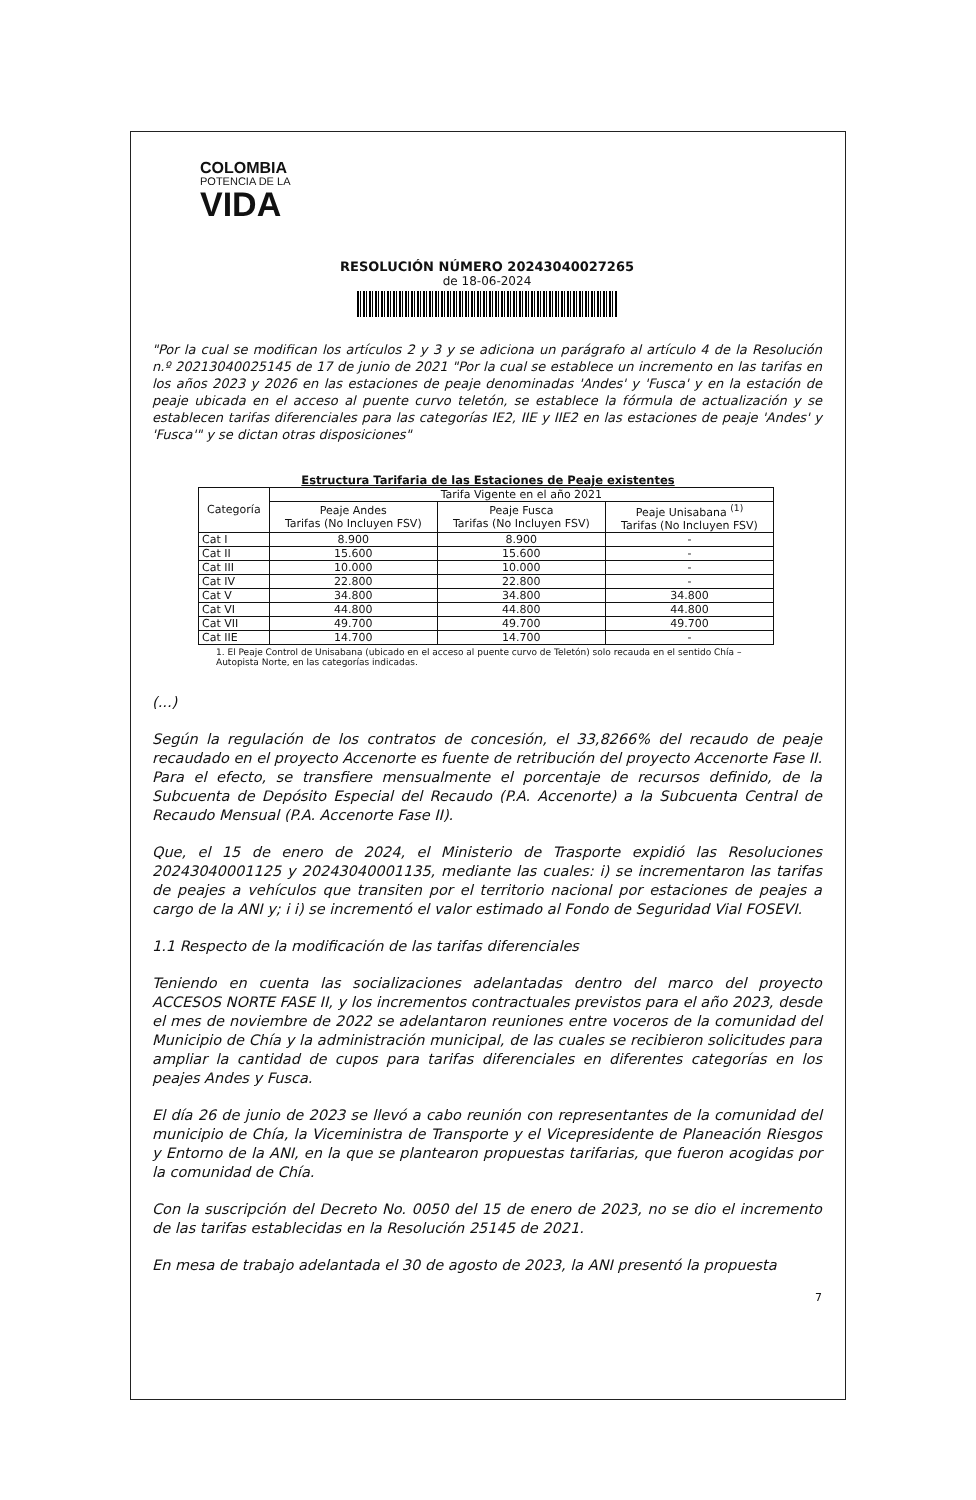COLOMBIA
POTENCIA DE LA
VIDA
RESOLUCIÓN NÚMERO 20243040027265
de 18-06-2024
"Por la cual se modifican los artículos 2 y 3 y se adiciona un parágrafo al artículo 4 de la Resolución n.º 20213040025145 de 17 de junio de 2021 "Por la cual se establece un incremento en las tarifas en los años 2023 y 2026 en las estaciones de peaje denominadas 'Andes' y 'Fusca' y en la estación de peaje ubicada en el acceso al puente curvo teletón, se establece la fórmula de actualización y se establecen tarifas diferenciales para las categorías IE2, IIE y IIE2 en las estaciones de peaje 'Andes' y 'Fusca'" y se dictan otras disposiciones"
Estructura Tarifaria de las Estaciones de Peaje existentes
| Categoría | Tarifa Vigente en el año 2021 | | |
| --- | --- | --- | --- |
| | Peaje Andes Tarifas (No Incluyen FSV) | Peaje Fusca Tarifas (No Incluyen FSV) | Peaje Unisabana <sup>(1)</sup> Tarifas (No Incluyen FSV) |
| Cat I | 8.900 | 8.900 | - |
| Cat II | 15.600 | 15.600 | - |
| Cat III | 10.000 | 10.000 | - |
| Cat IV | 22.800 | 22.800 | - |
| Cat V | 34.800 | 34.800 | 34.800 |
| Cat VI | 44.800 | 44.800 | 44.800 |
| Cat VII | 49.700 | 49.700 | 49.700 |
| Cat IIE | 14.700 | 14.700 | - |
1. El Peaje Control de Unisabana (ubicado en el acceso al puente curvo de Teletón) solo recauda en el sentido Chía – Autopista Norte, en las categorías indicadas.
(...)
Según la regulación de los contratos de concesión, el 33,8266% del recaudo de peaje recaudado en el proyecto Accenorte es fuente de retribución del proyecto Accenorte Fase II. Para el efecto, se transfiere mensualmente el porcentaje de recursos definido, de la Subcuenta de Depósito Especial del Recaudo (P.A. Accenorte) a la Subcuenta Central de Recaudo Mensual (P.A. Accenorte Fase II).
Que, el 15 de enero de 2024, el Ministerio de Trasporte expidió las Resoluciones 20243040001125 y 20243040001135, mediante las cuales: i) se incrementaron las tarifas de peajes a vehículos que transiten por el territorio nacional por estaciones de peajes a cargo de la ANI y; i i) se incrementó el valor estimado al Fondo de Seguridad Vial FOSEVI.
1.1 Respecto de la modificación de las tarifas diferenciales
Teniendo en cuenta las socializaciones adelantadas dentro del marco del proyecto ACCESOS NORTE FASE II, y los incrementos contractuales previstos para el año 2023, desde el mes de noviembre de 2022 se adelantaron reuniones entre voceros de la comunidad del Municipio de Chía y la administración municipal, de las cuales se recibieron solicitudes para ampliar la cantidad de cupos para tarifas diferenciales en diferentes categorías en los peajes Andes y Fusca.
El día 26 de junio de 2023 se llevó a cabo reunión con representantes de la comunidad del municipio de Chía, la Viceministra de Transporte y el Vicepresidente de Planeación Riesgos y Entorno de la ANI, en la que se plantearon propuestas tarifarias, que fueron acogidas por la comunidad de Chía.
Con la suscripción del Decreto No. 0050 del 15 de enero de 2023, no se dio el incremento de las tarifas establecidas en la Resolución 25145 de 2021.
En mesa de trabajo adelantada el 30 de agosto de 2023, la ANI presentó la propuesta
7